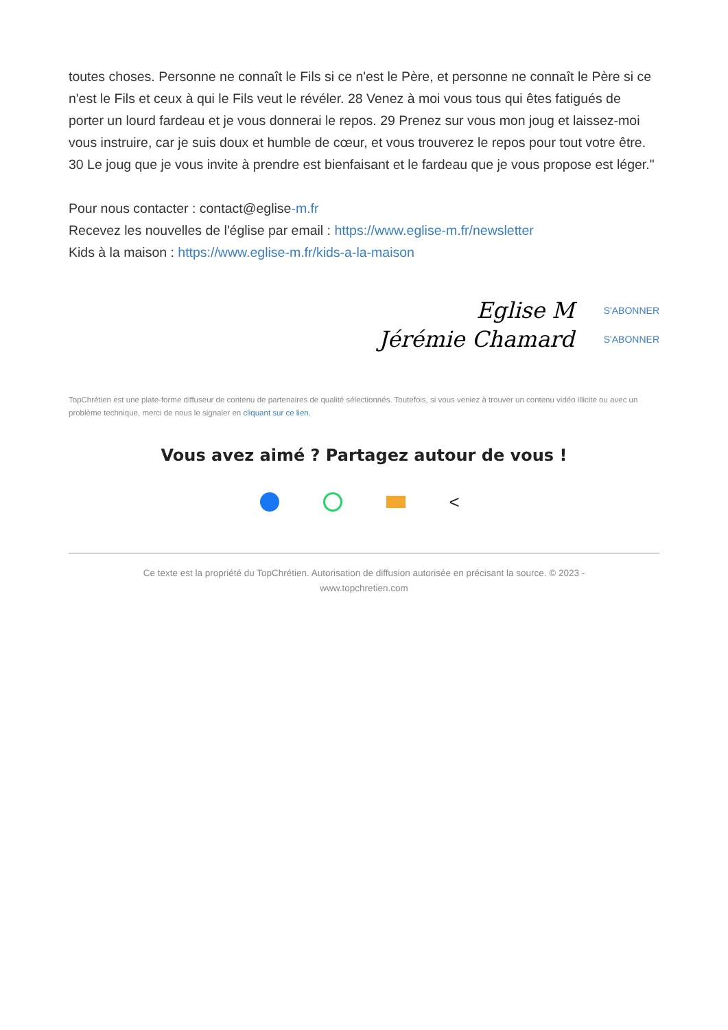toutes choses. Personne ne connaît le Fils si ce n'est le Père, et personne ne connaît le Père si ce n'est le Fils et ceux à qui le Fils veut le révéler. 28 Venez à moi vous tous qui êtes fatigués de porter un lourd fardeau et je vous donnerai le repos. 29 Prenez sur vous mon joug et laissez-moi vous instruire, car je suis doux et humble de cœur, et vous trouverez le repos pour tout votre être. 30 Le joug que je vous invite à prendre est bienfaisant et le fardeau que je vous propose est léger."
Pour nous contacter : contact@eglise-m.fr
Recevez les nouvelles de l'église par email : https://www.eglise-m.fr/newsletter
Kids à la maison : https://www.eglise-m.fr/kids-a-la-maison
Eglise M S'ABONNER
Jérémie Chamard S'ABONNER
TopChrétien est une plate-forme diffuseur de contenu de partenaires de qualité sélectionnés. Toutefois, si vous veniez à trouver un contenu vidéo illicite ou avec un problème technique, merci de nous le signaler en cliquant sur ce lien.
Vous avez aimé ? Partagez autour de vous !
<
Ce texte est la propriété du TopChrétien. Autorisation de diffusion autorisée en précisant la source. © 2023 - www.topchretien.com